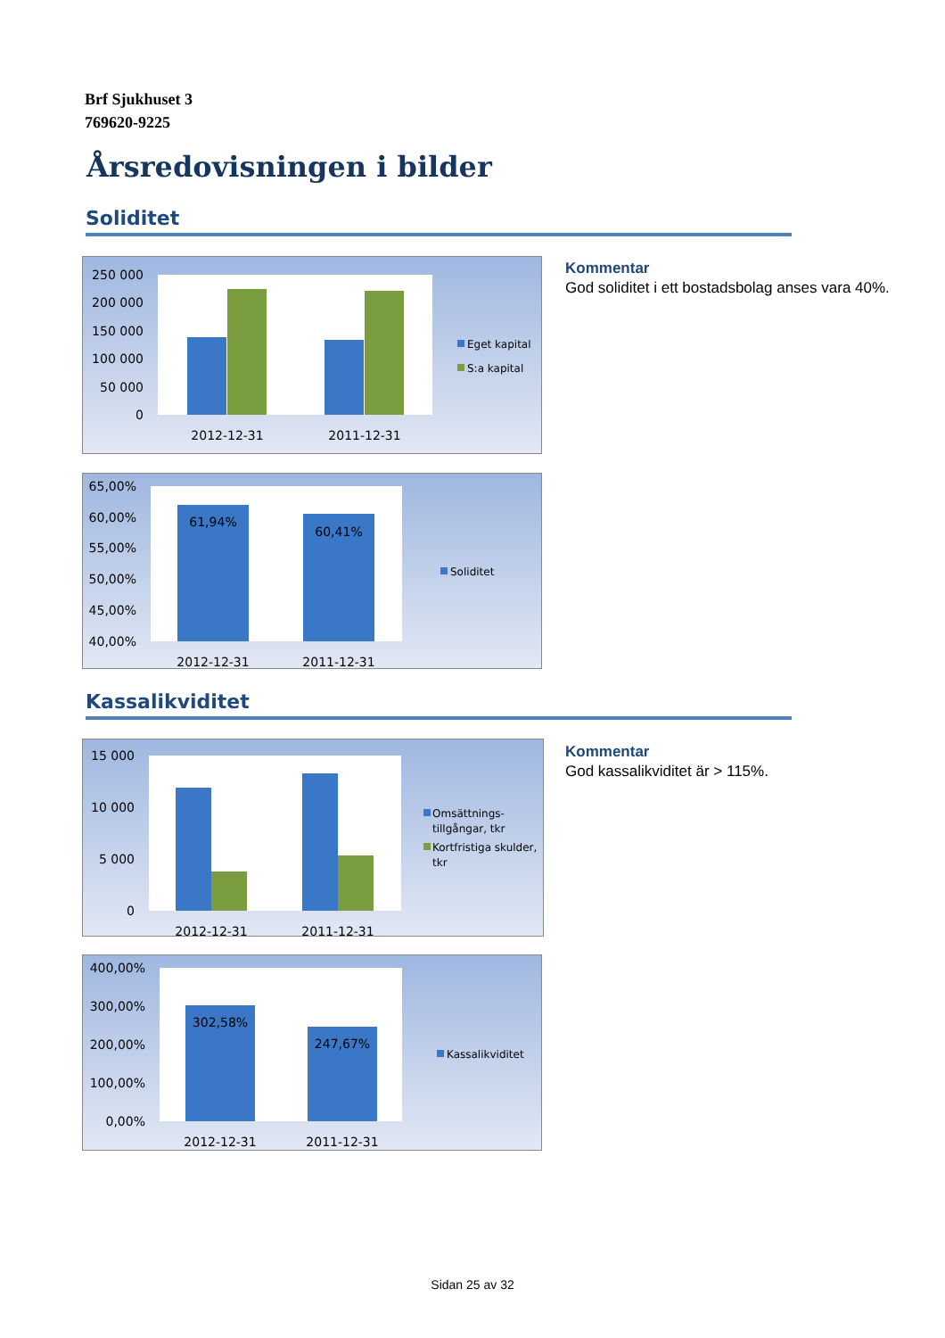Brf Sjukhuset 3
769620-9225
Årsredovisningen i bilder
Soliditet
Kommentar
God soliditet i ett bostadsbolag anses vara 40%.
250 000
200 000
150 000
100 000
50 000
0
2012-12-31
2011-12-31
Eget kapital
S:a kapital
65,00%
60,00%
55,00%
50,00%
45,00%
40,00%
61,94%
60,41%
2012-12-31
2011-12-31
Soliditet
Kassalikviditet
Kommentar
God kassalikviditet är > 115%.
15 000
10 000
5 000
0
2012-12-31
2011-12-31
Omsättnings-
tillgångar, tkr
Kortfristiga skulder,
tkr
400,00%
300,00%
200,00%
100,00%
0,00%
302,58%
247,67%
2012-12-31
2011-12-31
Kassalikviditet
Sidan 25 av 32